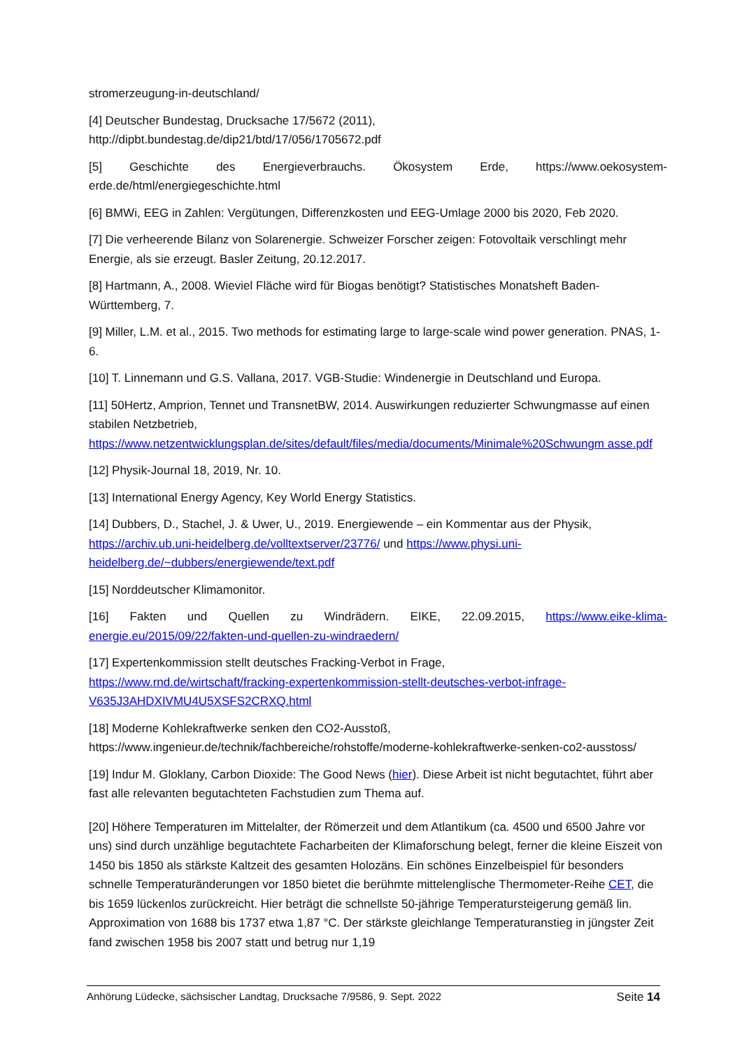stromerzeugung-in-deutschland/
[4] Deutscher Bundestag, Drucksache 17/5672 (2011),
http://dipbt.bundestag.de/dip21/btd/17/056/1705672.pdf
[5] Geschichte des Energieverbrauchs. Ökosystem Erde, https://www.oekosystem-erde.de/html/energiegeschichte.html
[6] BMWi, EEG in Zahlen: Vergütungen, Differenzkosten und EEG-Umlage 2000 bis 2020, Feb 2020.
[7] Die verheerende Bilanz von Solarenergie. Schweizer Forscher zeigen: Fotovoltaik verschlingt mehr Energie, als sie erzeugt. Basler Zeitung, 20.12.2017.
[8] Hartmann, A., 2008. Wieviel Fläche wird für Biogas benötigt? Statistisches Monatsheft Baden-Württemberg, 7.
[9] Miller, L.M. et al., 2015. Two methods for estimating large to large-scale wind power generation. PNAS, 1-6.
[10] T. Linnemann und G.S. Vallana, 2017. VGB-Studie: Windenergie in Deutschland und Europa.
[11] 50Hertz, Amprion, Tennet und TransnetBW, 2014. Auswirkungen reduzierter Schwungmasse auf einen stabilen Netzbetrieb,
https://www.netzentwicklungsplan.de/sites/default/files/media/documents/Minimale%20Schwungm asse.pdf
[12] Physik-Journal 18, 2019, Nr. 10.
[13] International Energy Agency, Key World Energy Statistics.
[14] Dubbers, D., Stachel, J. & Uwer, U., 2019. Energiewende – ein Kommentar aus der Physik,
https://archiv.ub.uni-heidelberg.de/volltextserver/23776/ und https://www.physi.uni-heidelberg.de/~dubbers/energiewende/text.pdf
[15] Norddeutscher Klimamonitor.
[16] Fakten und Quellen zu Windrädern. EIKE, 22.09.2015, https://www.eike-klima-energie.eu/2015/09/22/fakten-und-quellen-zu-windraedern/
[17] Expertenkommission stellt deutsches Fracking-Verbot in Frage,
https://www.rnd.de/wirtschaft/fracking-expertenkommission-stellt-deutsches-verbot-infrage-V635J3AHDXIVMU4U5XSFS2CRXQ.html
[18] Moderne Kohlekraftwerke senken den CO2-Ausstoß,
https://www.ingenieur.de/technik/fachbereiche/rohstoffe/moderne-kohlekraftwerke-senken-co2-ausstoss/
[19] Indur M. Gloklany, Carbon Dioxide: The Good News (hier). Diese Arbeit ist nicht begutachtet, führt aber fast alle relevanten begutachteten Fachstudien zum Thema auf.
[20] Höhere Temperaturen im Mittelalter, der Römerzeit und dem Atlantikum (ca. 4500 und 6500 Jahre vor uns) sind durch unzählige begutachtete Facharbeiten der Klimaforschung belegt, ferner die kleine Eiszeit von 1450 bis 1850 als stärkste Kaltzeit des gesamten Holozäns. Ein schönes Einzelbeispiel für besonders schnelle Temperaturänderungen vor 1850 bietet die berühmte mittelenglische Thermometer-Reihe CET, die bis 1659 lückenlos zurückreicht. Hier beträgt die schnellste 50-jährige Temperatursteigerung gemäß lin. Approximation von 1688 bis 1737 etwa 1,87 °C. Der stärkste gleichlange Temperaturanstieg in jüngster Zeit fand zwischen 1958 bis 2007 statt und betrug nur 1,19
Anhörung Lüdecke, sächsischer Landtag, Drucksache 7/9586, 9. Sept. 2022 Seite 14